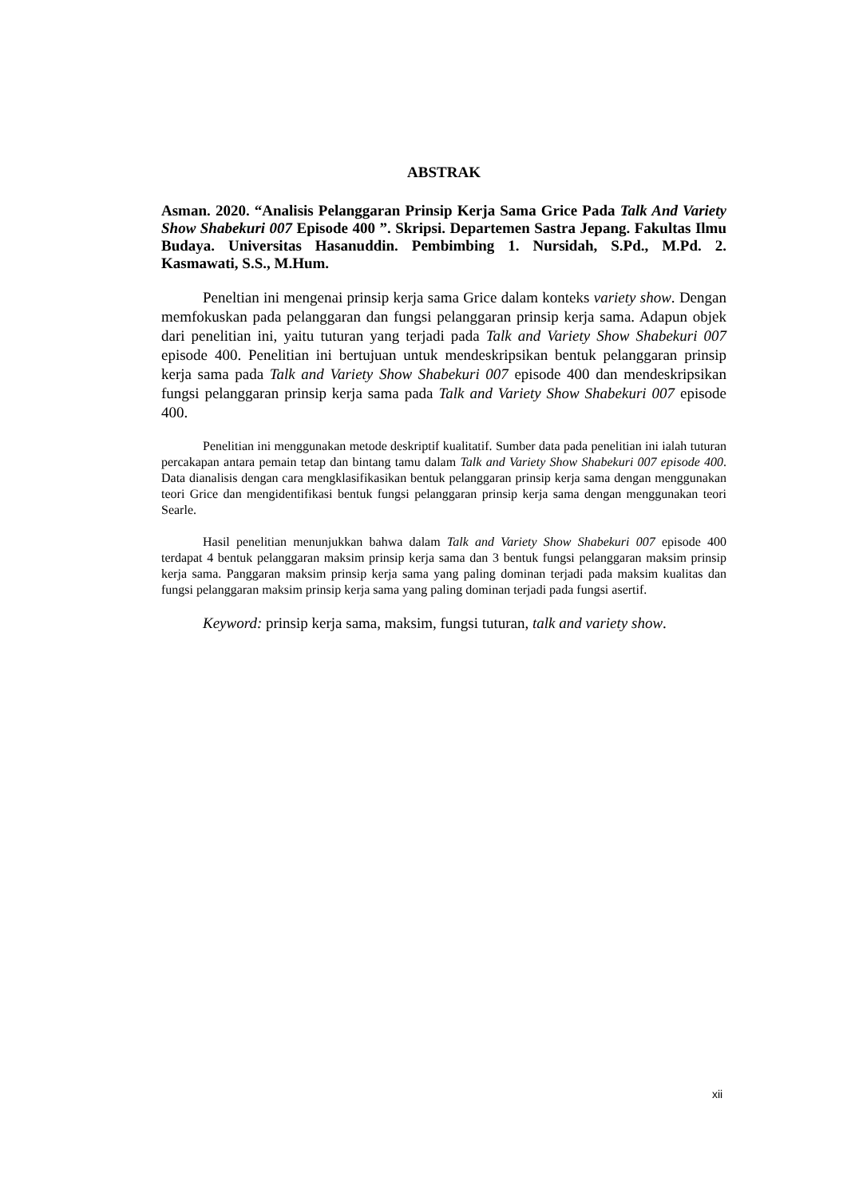ABSTRAK
Asman. 2020. “Analisis Pelanggaran Prinsip Kerja Sama Grice Pada Talk And Variety Show Shabekuri 007 Episode 400 ”. Skripsi. Departemen Sastra Jepang. Fakultas Ilmu Budaya. Universitas Hasanuddin. Pembimbing 1. Nursidah, S.Pd., M.Pd. 2. Kasmawati, S.S., M.Hum.
Peneltian ini mengenai prinsip kerja sama Grice dalam konteks variety show. Dengan memfokuskan pada pelanggaran dan fungsi pelanggaran prinsip kerja sama. Adapun objek dari penelitian ini, yaitu tuturan yang terjadi pada Talk and Variety Show Shabekuri 007 episode 400. Penelitian ini bertujuan untuk mendeskripsikan bentuk pelanggaran prinsip kerja sama pada Talk and Variety Show Shabekuri 007 episode 400 dan mendeskripsikan fungsi pelanggaran prinsip kerja sama pada Talk and Variety Show Shabekuri 007 episode 400.
Penelitian ini menggunakan metode deskriptif kualitatif. Sumber data pada penelitian ini ialah tuturan percakapan antara pemain tetap dan bintang tamu dalam Talk and Variety Show Shabekuri 007 episode 400. Data dianalisis dengan cara mengklasifikasikan bentuk pelanggaran prinsip kerja sama dengan menggunakan teori Grice dan mengidentifikasi bentuk fungsi pelanggaran prinsip kerja sama dengan menggunakan teori Searle.
Hasil penelitian menunjukkan bahwa dalam Talk and Variety Show Shabekuri 007 episode 400 terdapat 4 bentuk pelanggaran maksim prinsip kerja sama dan 3 bentuk fungsi pelanggaran maksim prinsip kerja sama. Panggaran maksim prinsip kerja sama yang paling dominan terjadi pada maksim kualitas dan fungsi pelanggaran maksim prinsip kerja sama yang paling dominan terjadi pada fungsi asertif.
Keyword: prinsip kerja sama, maksim, fungsi tuturan, talk and variety show.
xii